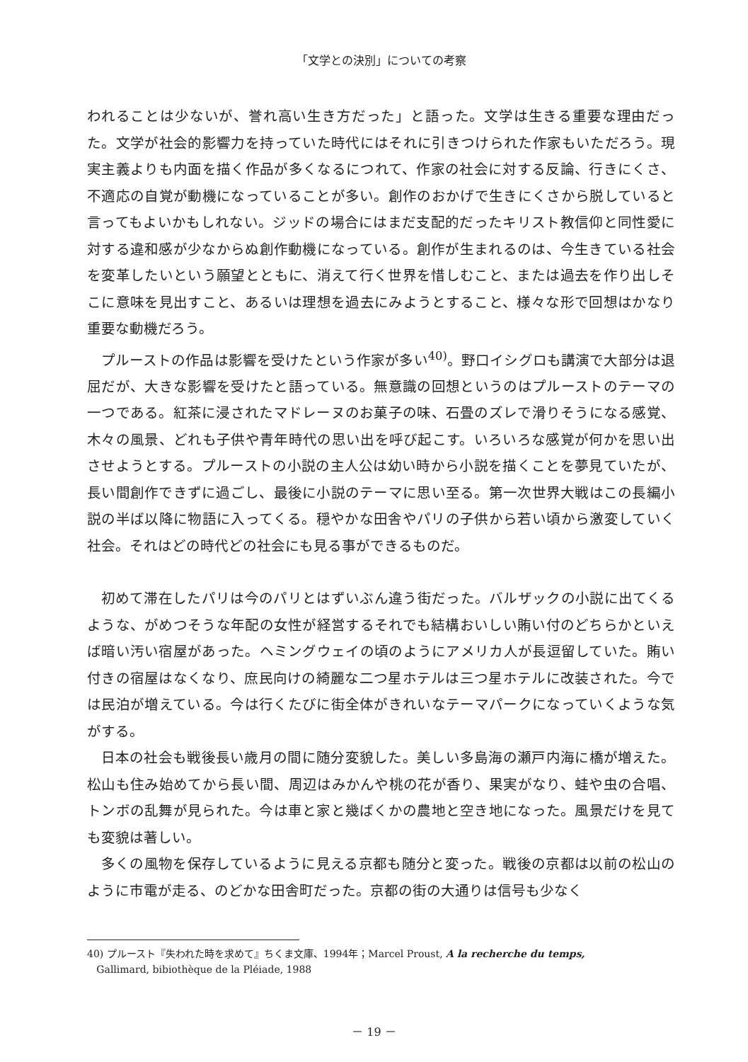「文学との決別」についての考察
われることは少ないが、誉れ高い生き方だった」と語った。文学は生きる重要な理由だった。文学が社会的影響力を持っていた時代にはそれに引きつけられた作家もいただろう。現実主義よりも内面を描く作品が多くなるにつれて、作家の社会に対する反論、行きにくさ、不適応の自覚が動機になっていることが多い。創作のおかげで生きにくさから脱していると言ってもよいかもしれない。ジッドの場合にはまだ支配的だったキリスト教信仰と同性愛に対する違和感が少なからぬ創作動機になっている。創作が生まれるのは、今生きている社会を変革したいという願望とともに、消えて行く世界を惜しむこと、または過去を作り出しそこに意味を見出すこと、あるいは理想を過去にみようとすること、様々な形で回想はかなり重要な動機だろう。
プルーストの作品は影響を受けたという作家が多い<sup>40)</sup>。野口イシグロも講演で大部分は退屈だが、大きな影響を受けたと語っている。無意識の回想というのはプルーストのテーマの一つである。紅茶に浸されたマドレーヌのお菓子の味、石畳のズレで滑りそうになる感覚、木々の風景、どれも子供や青年時代の思い出を呼び起こす。いろいろな感覚が何かを思い出させようとする。プルーストの小説の主人公は幼い時から小説を描くことを夢見ていたが、長い間創作できずに過ごし、最後に小説のテーマに思い至る。第一次世界大戦はこの長編小説の半ば以降に物語に入ってくる。穏やかな田舎やパリの子供から若い頃から激変していく社会。それはどの時代どの社会にも見る事ができるものだ。
初めて滞在したパリは今のパリとはずいぶん違う街だった。バルザックの小説に出てくるような、がめつそうな年配の女性が経営するそれでも結構おいしい賄い付のどちらかといえば暗い汚い宿屋があった。ヘミングウェイの頃のようにアメリカ人が長逗留していた。賄い付きの宿屋はなくなり、庶民向けの綺麗な二つ星ホテルは三つ星ホテルに改装された。今では民泊が増えている。今は行くたびに街全体がきれいなテーマパークになっていくような気がする。
日本の社会も戦後長い歳月の間に随分変貌した。美しい多島海の瀬戸内海に橋が増えた。松山も住み始めてから長い間、周辺はみかんや桃の花が香り、果実がなり、蛙や虫の合唱、トンボの乱舞が見られた。今は車と家と幾ばくかの農地と空き地になった。風景だけを見ても変貌は著しい。
多くの風物を保存しているように見える京都も随分と変った。戦後の京都は以前の松山のように市電が走る、のどかな田舎町だった。京都の街の大通りは信号も少なく
40) プルースト『失われた時を求めて』ちくま文庫、1994年；Marcel Proust, A la recherche du temps,
Gallimard, bibiothèque de la Pléiade, 1988
－ 19 －